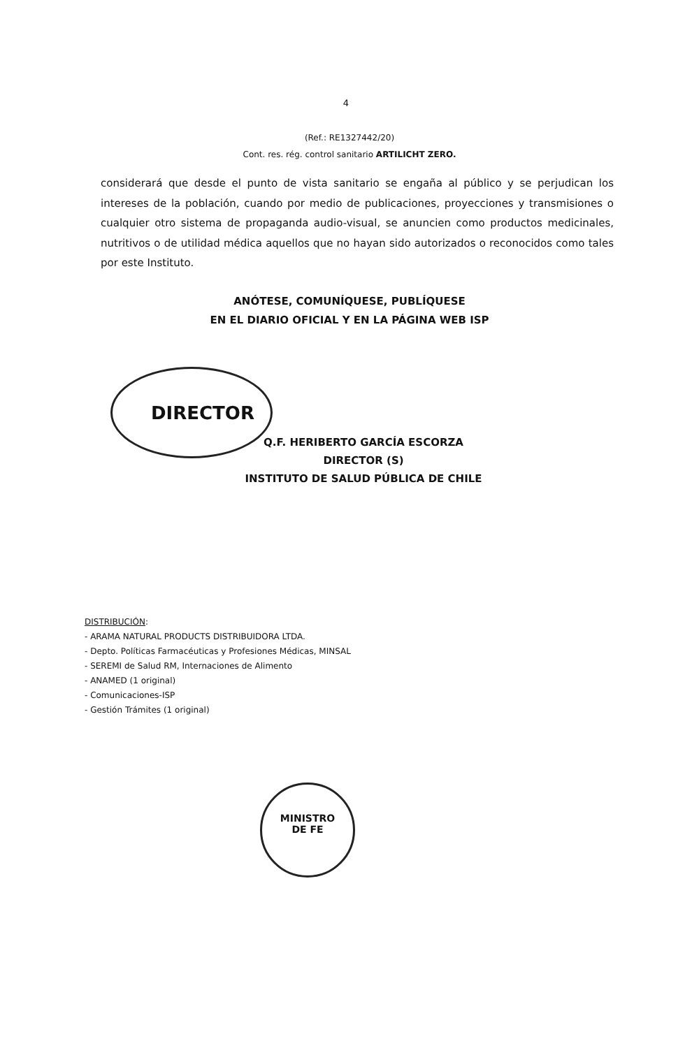4
(Ref.: RE1327442/20)
Cont. res. rég. control sanitario ARTILICHT ZERO.
considerará que desde el punto de vista sanitario se engaña al público y se perjudican los intereses de la población, cuando por medio de publicaciones, proyecciones y transmisiones o cualquier otro sistema de propaganda audio-visual, se anuncien como productos medicinales, nutritivos o de utilidad médica aquellos que no hayan sido autorizados o reconocidos como tales por este Instituto.
ANÓTESE, COMUNÍQUESE, PUBLÍQUESE
EN EL DIARIO OFICIAL Y EN LA PÁGINA WEB ISP
DIRECTOR
Q.F. HERIBERTO GARCÍA ESCORZA
DIRECTOR (S)
INSTITUTO DE SALUD PÚBLICA DE CHILE
DISTRIBUCIÓN:
- ARAMA NATURAL PRODUCTS DISTRIBUIDORA LTDA.
- Depto. Políticas Farmacéuticas y Profesiones Médicas, MINSAL
- SEREMI de Salud RM, Internaciones de Alimento
- ANAMED (1 original)
- Comunicaciones-ISP
- Gestión Trámites (1 original)
MINISTRO
DE FE